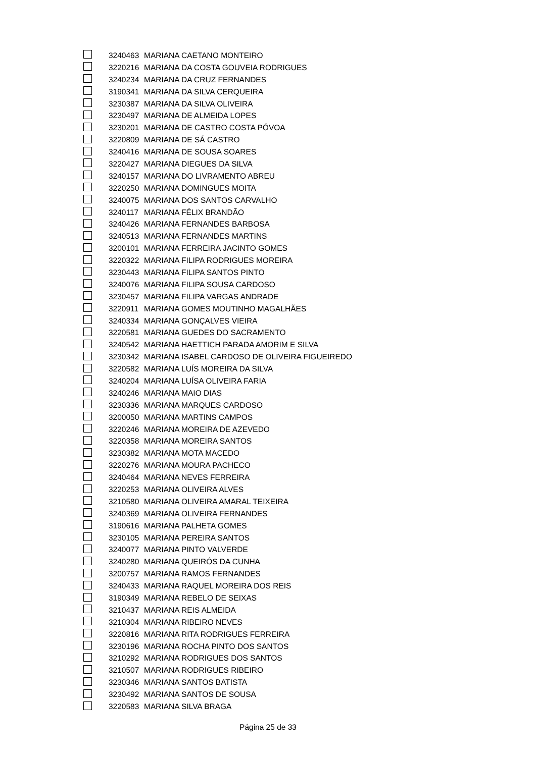| | 3240463 | MARIANA CAETANO MONTEIRO |
| | 3220216 | MARIANA DA COSTA GOUVEIA RODRIGUES |
| | 3240234 | MARIANA DA CRUZ FERNANDES |
| | 3190341 | MARIANA DA SILVA CERQUEIRA |
| | 3230387 | MARIANA DA SILVA OLIVEIRA |
| | 3230497 | MARIANA DE ALMEIDA LOPES |
| | 3230201 | MARIANA DE CASTRO COSTA PÓVOA |
| | 3220809 | MARIANA DE SÁ CASTRO |
| | 3240416 | MARIANA DE SOUSA SOARES |
| | 3220427 | MARIANA DIEGUES DA SILVA |
| | 3240157 | MARIANA DO LIVRAMENTO ABREU |
| | 3220250 | MARIANA DOMINGUES MOITA |
| | 3240075 | MARIANA DOS SANTOS CARVALHO |
| | 3240117 | MARIANA FÉLIX BRANDÃO |
| | 3240426 | MARIANA FERNANDES BARBOSA |
| | 3240513 | MARIANA FERNANDES MARTINS |
| | 3200101 | MARIANA FERREIRA JACINTO GOMES |
| | 3220322 | MARIANA FILIPA RODRIGUES MOREIRA |
| | 3230443 | MARIANA FILIPA SANTOS PINTO |
| | 3240076 | MARIANA FILIPA SOUSA CARDOSO |
| | 3230457 | MARIANA FILIPA VARGAS ANDRADE |
| | 3220911 | MARIANA GOMES MOUTINHO MAGALHÃES |
| | 3240334 | MARIANA GONÇALVES VIEIRA |
| | 3220581 | MARIANA GUEDES DO SACRAMENTO |
| | 3240542 | MARIANA HAETTICH PARADA AMORIM E SILVA |
| | 3230342 | MARIANA ISABEL CARDOSO DE OLIVEIRA FIGUEIREDO |
| | 3220582 | MARIANA LUÍS MOREIRA DA SILVA |
| | 3240204 | MARIANA LUÍSA OLIVEIRA FARIA |
| | 3240246 | MARIANA MAIO DIAS |
| | 3230336 | MARIANA MARQUES CARDOSO |
| | 3200050 | MARIANA MARTINS CAMPOS |
| | 3220246 | MARIANA MOREIRA DE AZEVEDO |
| | 3220358 | MARIANA MOREIRA SANTOS |
| | 3230382 | MARIANA MOTA MACEDO |
| | 3220276 | MARIANA MOURA PACHECO |
| | 3240464 | MARIANA NEVES FERREIRA |
| | 3220253 | MARIANA OLIVEIRA ALVES |
| | 3210580 | MARIANA OLIVEIRA AMARAL TEIXEIRA |
| | 3240369 | MARIANA OLIVEIRA FERNANDES |
| | 3190616 | MARIANA PALHETA GOMES |
| | 3230105 | MARIANA PEREIRA SANTOS |
| | 3240077 | MARIANA PINTO VALVERDE |
| | 3240280 | MARIANA QUEIRÓS DA CUNHA |
| | 3200757 | MARIANA RAMOS FERNANDES |
| | 3240433 | MARIANA RAQUEL MOREIRA DOS REIS |
| | 3190349 | MARIANA REBELO DE SEIXAS |
| | 3210437 | MARIANA REIS ALMEIDA |
| | 3210304 | MARIANA RIBEIRO NEVES |
| | 3220816 | MARIANA RITA RODRIGUES FERREIRA |
| | 3230196 | MARIANA ROCHA PINTO DOS SANTOS |
| | 3210292 | MARIANA RODRIGUES DOS SANTOS |
| | 3210507 | MARIANA RODRIGUES RIBEIRO |
| | 3230346 | MARIANA SANTOS BATISTA |
| | 3230492 | MARIANA SANTOS DE SOUSA |
| | 3220583 | MARIANA SILVA BRAGA |
Página 25 de 33